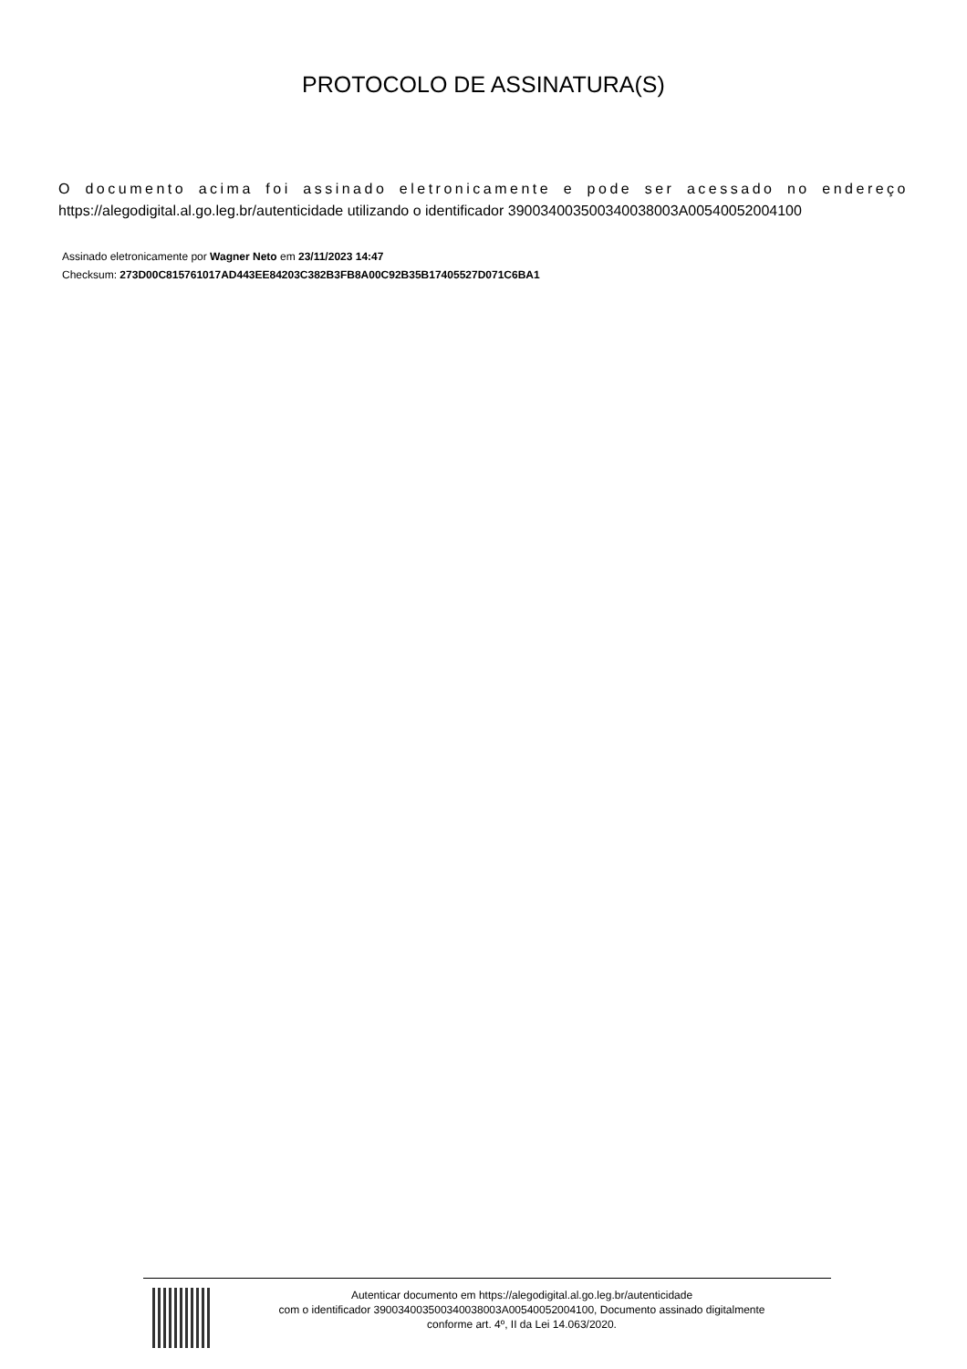PROTOCOLO DE ASSINATURA(S)
O documento acima foi assinado eletronicamente e pode ser acessado no endereço https://alegodigital.al.go.leg.br/autenticidade utilizando o identificador 39003400350034003800​3A00540052004100
Assinado eletronicamente por Wagner Neto em 23/11/2023 14:47
Checksum: 273D00C815761017AD443EE84203C382B3FB8A00C92B35B17405527D071C6BA1
Autenticar documento em https://alegodigital.al.go.leg.br/autenticidade
com o identificador 390034003500340038003A00540052004100, Documento assinado digitalmente
conforme art. 4º, II da Lei 14.063/2020.